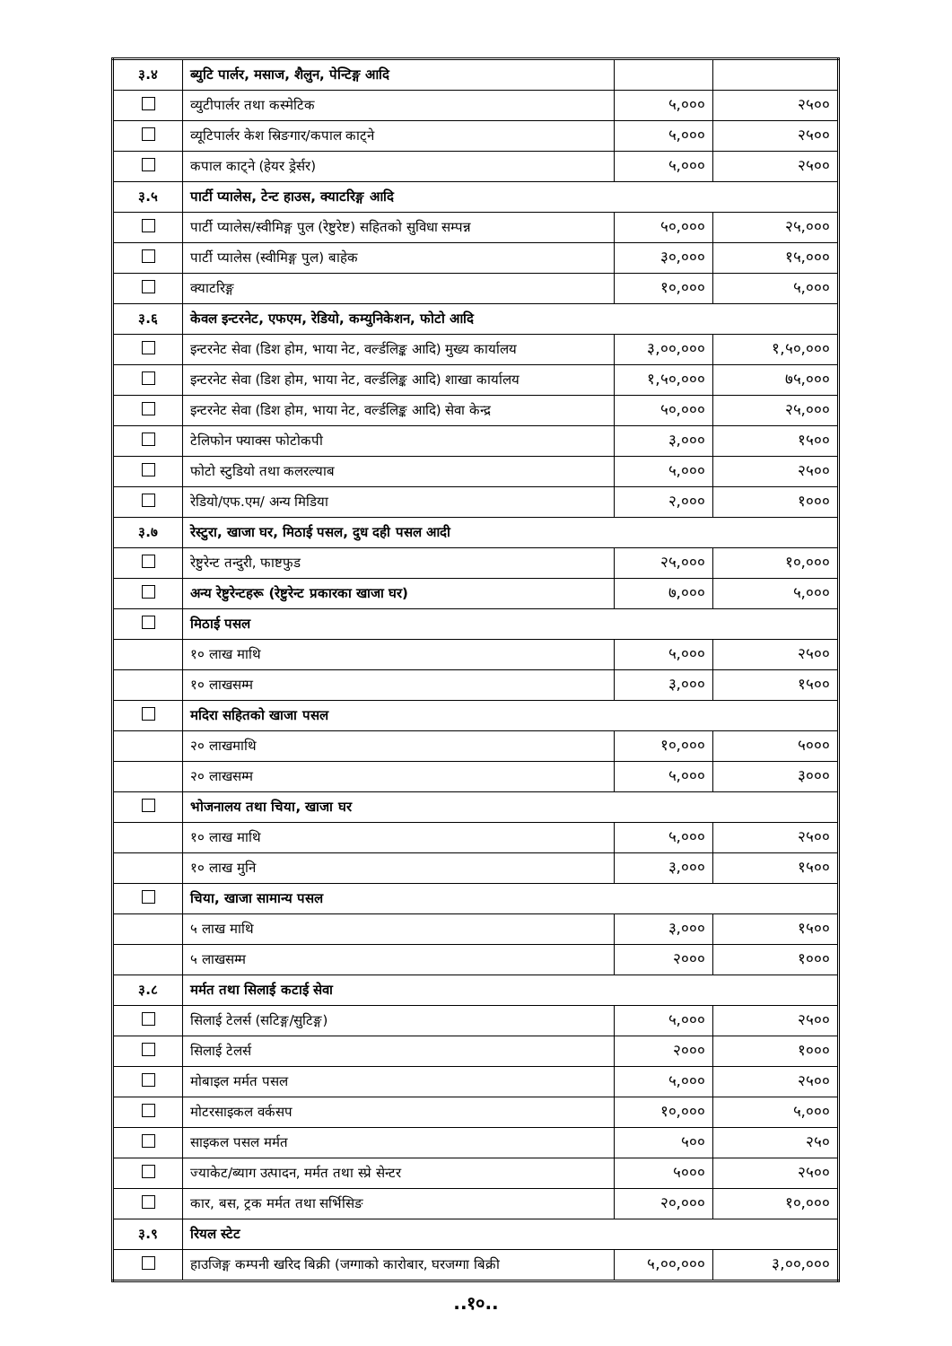| ३.४ | ब्युटि पार्लर, मसाज, शैलुन, पेन्टिङ्ग आदि | | |
| | व्युटीपार्लर तथा कस्मेटिक | ५,००० | २५०० |
| | व्यूटिपार्लर केश स्रिङगार/कपाल काट्ने | ५,००० | २५०० |
| | कपाल काट्ने (हेयर ड्रेर्सर) | ५,००० | २५०० |
| ३.५ | पार्टी प्यालेस, टेन्ट हाउस, क्याटरिङ्ग आदि | | |
| | पार्टी प्यालेस/स्वीमिङ्ग पुल (रेष्टुरेष्ट) सहितको सुविधा सम्पन्न | ५०,००० | २५,००० |
| | पार्टी प्यालेस (स्वीमिङ्ग पुल) बाहेक | ३०,००० | १५,००० |
| | क्याटरिङ्ग | १०,००० | ५,००० |
| ३.६ | केवल इन्टरनेट, एफएम, रेडियो, कम्युनिकेशन, फोटो आदि | | |
| | इन्टरनेट सेवा (डिश होम, भाया नेट, वर्ल्डलिङ्क आदि) मुख्य कार्यालय | ३,००,००० | १,५०,००० |
| | इन्टरनेट सेवा (डिश होम, भाया नेट, वर्ल्डलिङ्क आदि) शाखा कार्यालय | १,५०,००० | ७५,००० |
| | इन्टरनेट सेवा (डिश होम, भाया नेट, वर्ल्डलिङ्क आदि) सेवा केन्द्र | ५०,००० | २५,००० |
| | टेलिफोन फ्याक्स फोटोकपी | ३,००० | १५०० |
| | फोटो स्टुडियो तथा कलरल्याब | ५,००० | २५०० |
| | रेडियो/एफ.एम/ अन्य मिडिया | २,००० | १००० |
| ३.७ | रेस्टुरा, खाजा घर, मिठाई पसल, दुध दही पसल आदी | | |
| | रेष्टुरेन्ट तन्दुरी, फाष्टफुड | २५,००० | १०,००० |
| | अन्य रेष्टुरेन्टहरू (रेष्टुरेन्ट प्रकारका खाजा घर) | ७,००० | ५,००० |
| | मिठाई पसल | | |
| | १० लाख माथि | ५,००० | २५०० |
| | १० लाखसम्म | ३,००० | १५०० |
| | मदिरा सहितको खाजा पसल | | |
| | २० लाखमाथि | १०,००० | ५००० |
| | २० लाखसम्म | ५,००० | ३००० |
| | भोजनालय तथा चिया, खाजा घर | | |
| | १० लाख माथि | ५,००० | २५०० |
| | १० लाख मुनि | ३,००० | १५०० |
| | चिया, खाजा सामान्य पसल | | |
| | ५ लाख माथि | ३,००० | १५०० |
| | ५ लाखसम्म | २००० | १००० |
| ३.८ | मर्मत तथा सिलाई कटाई सेवा | | |
| | सिलाई टेलर्स (सटिङ्ग/सुटिङ्ग) | ५,००० | २५०० |
| | सिलाई टेलर्स | २००० | १००० |
| | मोबाइल मर्मत पसल | ५,००० | २५०० |
| | मोटरसाइकल वर्कसप | १०,००० | ५,००० |
| | साइकल पसल मर्मत | ५०० | २५० |
| | ज्याकेट/ब्याग उत्पादन, मर्मत तथा स्प्रे सेन्टर | ५००० | २५०० |
| | कार, बस, ट्रक मर्मत तथा सर्भिसिङ | २०,००० | १०,००० |
| ३.९ | रियल स्टेट | | |
| | हाउजिङ्ग कम्पनी खरिद बिक्री (जग्गाको कारोबार, घरजग्गा बिक्री | ५,००,००० | ३,००,००० |
..१०..